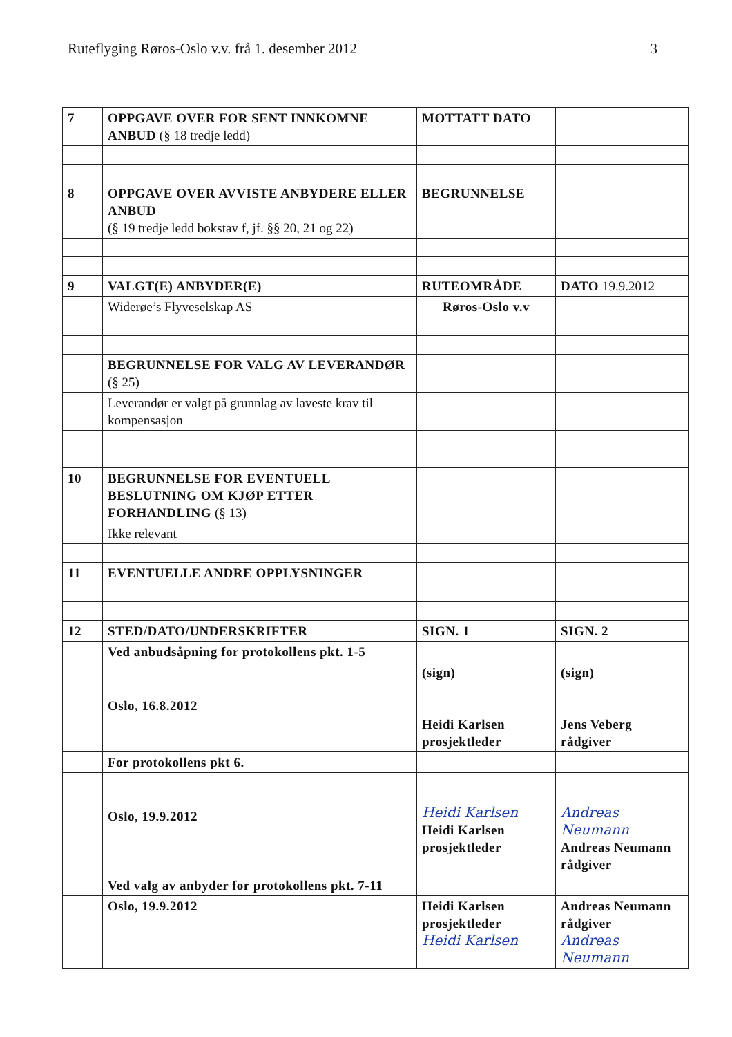Ruteflyging Røros-Oslo v.v. frå 1. desember 2012 3
| 7 | OPPGAVE OVER FOR SENT INNKOMNE ANBUD (§ 18 tredje ledd) | MOTTATT DATO | |
| 8 | OPPGAVE OVER AVVISTE ANBYDERE ELLER ANBUD (§ 19 tredje ledd bokstav f, jf. §§ 20, 21 og 22) | BEGRUNNELSE | |
| 9 | VALGT(E) ANBYDER(E) | RUTEOMRÅDE | DATO 19.9.2012 |
| | Widerøe’s Flyveselskap AS | Røros-Oslo v.v | |
| | BEGRUNNELSE FOR VALG AV LEVERANDØR (§ 25) | | |
| | Leverandør er valgt på grunnlag av laveste krav til kompensasjon | | |
| 10 | BEGRUNNELSE FOR EVENTUELL BESLUTNING OM KJØP ETTER FORHANDLING (§ 13) | | |
| | Ikke relevant | | |
| 11 | EVENTUELLE ANDRE OPPLYSNINGER | | |
| 12 | STED/DATO/UNDERSKRIFTER | SIGN. 1 | SIGN. 2 |
| | Ved anbudsåpning for protokollens pkt. 1-5 | | |
| | Oslo, 16.8.2012 | (sign) Heidi Karlsen prosjektleder | (sign) Jens Veberg rådgiver |
| | For protokollens pkt 6. | | |
| | Oslo, 19.9.2012 | Heidi Karlsen Heidi Karlsen prosjektleder | Andreas Neumann Andreas Neumann rådgiver |
| | Ved valg av anbyder for protokollens pkt. 7-11 | | |
| | Oslo, 19.9.2012 | Heidi Karlsen prosjektleder Heidi Karlsen | Andreas Neumann rådgiver Andreas Neumann |